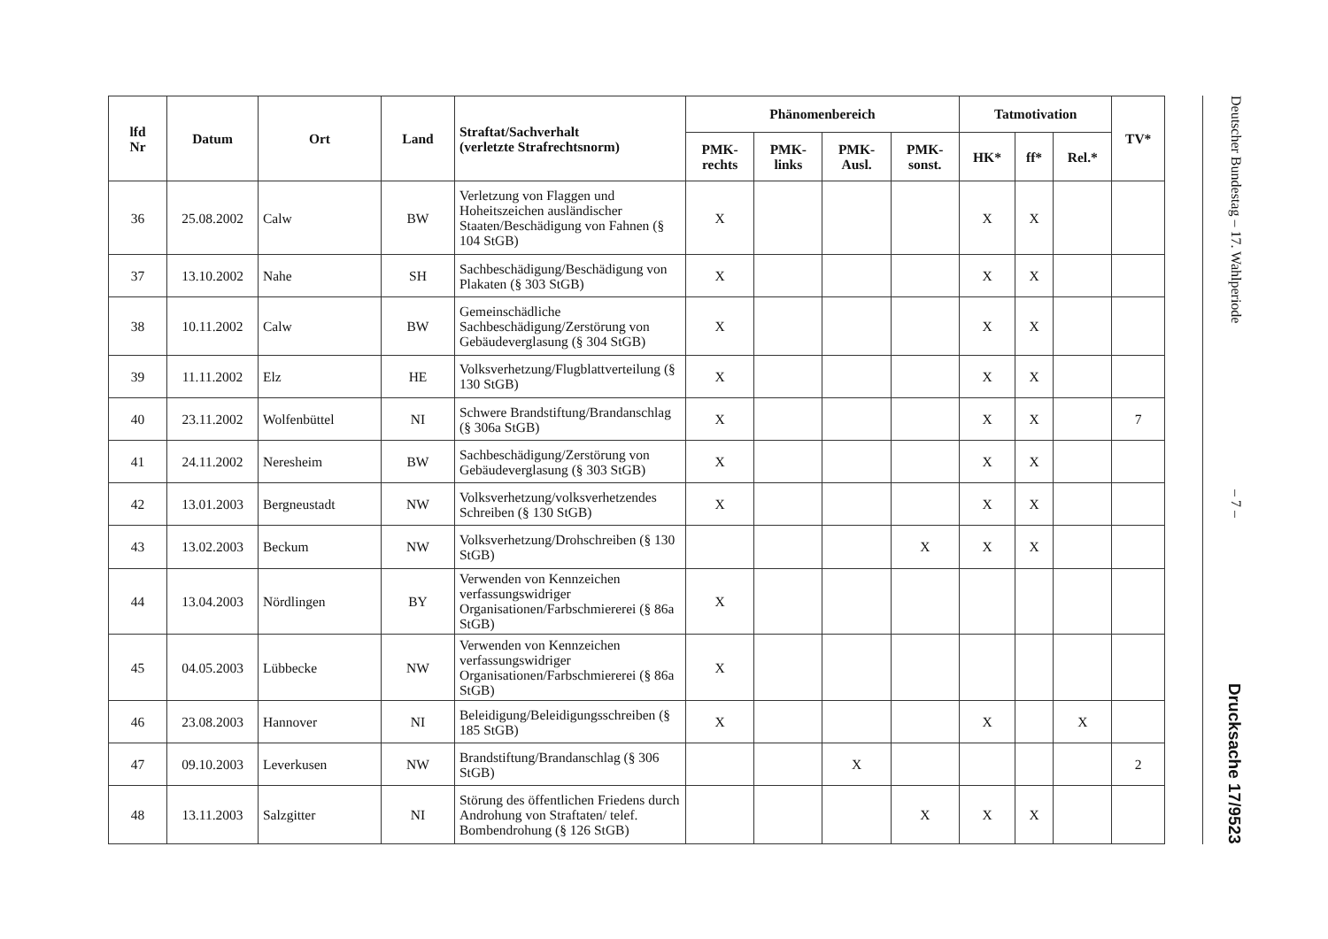| lfd Nr | Datum | Ort | Land | Straftat/Sachverhalt (verletzte Strafrechtsnorm) | Phänomenbereich | | | | Tatmotivation | | | TV* |
| --- | --- | --- | --- | --- | --- | --- | --- | --- | --- | --- | --- | --- |
| | | | | | PMK- rechts | PMK- links | PMK- Ausl. | PMK- sonst. | HK* | ff* | Rel.* | |
| 36 | 25.08.2002 | Calw | BW | Verletzung von Flaggen und Hoheitszeichen ausländischer Staaten/Beschädigung von Fahnen (§ 104 StGB) | X | | | | X | X | | |
| 37 | 13.10.2002 | Nahe | SH | Sachbeschädigung/Beschädigung von Plakaten (§ 303 StGB) | X | | | | X | X | | |
| 38 | 10.11.2002 | Calw | BW | Gemeinschädliche Sachbeschädigung/Zerstörung von Gebäudeverglasung (§ 304 StGB) | X | | | | X | X | | |
| 39 | 11.11.2002 | Elz | HE | Volksverhetzung/Flugblattverteilung (§ 130 StGB) | X | | | | X | X | | |
| 40 | 23.11.2002 | Wolfenbüttel | NI | Schwere Brandstiftung/Brandanschlag (§ 306a StGB) | X | | | | X | X | | 7 |
| 41 | 24.11.2002 | Neresheim | BW | Sachbeschädigung/Zerstörung von Gebäudeverglasung (§ 303 StGB) | X | | | | X | X | | |
| 42 | 13.01.2003 | Bergneustadt | NW | Volksverhetzung/volksverhetzendes Schreiben (§ 130 StGB) | X | | | | X | X | | |
| 43 | 13.02.2003 | Beckum | NW | Volksverhetzung/Drohschreiben (§ 130 StGB) | | | | X | X | X | | |
| 44 | 13.04.2003 | Nördlingen | BY | Verwenden von Kennzeichen verfassungswidriger Organisationen/Farbschmiererei (§ 86a StGB) | X | | | | | | | |
| 45 | 04.05.2003 | Lübbecke | NW | Verwenden von Kennzeichen verfassungswidriger Organisationen/Farbschmiererei (§ 86a StGB) | X | | | | | | | |
| 46 | 23.08.2003 | Hannover | NI | Beleidigung/Beleidigungsschreiben (§ 185 StGB) | X | | | | X | | X | |
| 47 | 09.10.2003 | Leverkusen | NW | Brandstiftung/Brandanschlag (§ 306 StGB) | | | X | | | | | 2 |
| 48 | 13.11.2003 | Salzgitter | NI | Störung des öffentlichen Friedens durch Androhung von Straftaten/ telef. Bombendrohung (§ 126 StGB) | | | | X | X | X | | |
Deutscher Bundestag – 17. Wahlperiode
– 7 –
Drucksache 17/9523